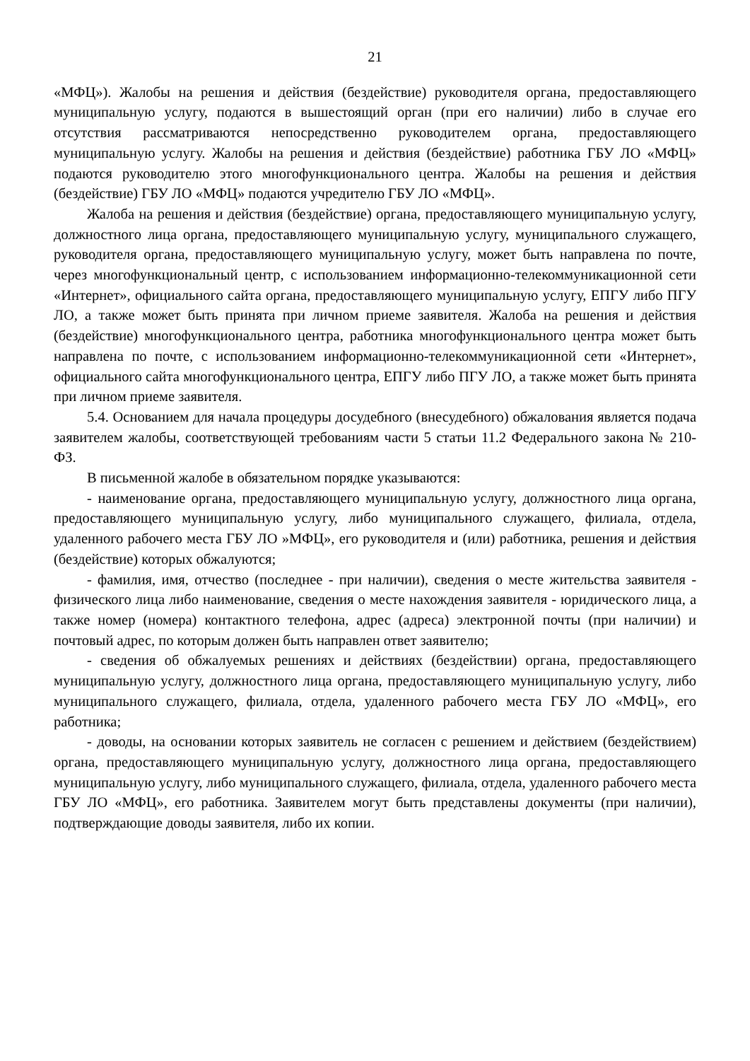21
«МФЦ»). Жалобы на решения и действия (бездействие) руководителя органа, предоставляющего муниципальную услугу, подаются в вышестоящий орган (при его наличии) либо в случае его отсутствия рассматриваются непосредственно руководителем органа, предоставляющего муниципальную услугу. Жалобы на решения и действия (бездействие) работника ГБУ ЛО «МФЦ» подаются руководителю этого многофункционального центра. Жалобы на решения и действия (бездействие) ГБУ ЛО «МФЦ» подаются учредителю ГБУ ЛО «МФЦ».
Жалоба на решения и действия (бездействие) органа, предоставляющего муниципальную услугу, должностного лица органа, предоставляющего муниципальную услугу, муниципального служащего, руководителя органа, предоставляющего муниципальную услугу, может быть направлена по почте, через многофункциональный центр, с использованием информационно-телекоммуникационной сети «Интернет», официального сайта органа, предоставляющего муниципальную услугу, ЕПГУ либо ПГУ ЛО, а также может быть принята при личном приеме заявителя. Жалоба на решения и действия (бездействие) многофункционального центра, работника многофункционального центра может быть направлена по почте, с использованием информационно-телекоммуникационной сети «Интернет», официального сайта многофункционального центра, ЕПГУ либо ПГУ ЛО, а также может быть принята при личном приеме заявителя.
5.4. Основанием для начала процедуры досудебного (внесудебного) обжалования является подача заявителем жалобы, соответствующей требованиям части 5 статьи 11.2 Федерального закона № 210-ФЗ.
В письменной жалобе в обязательном порядке указываются:
- наименование органа, предоставляющего муниципальную услугу, должностного лица органа, предоставляющего муниципальную услугу, либо муниципального служащего, филиала, отдела, удаленного рабочего места ГБУ ЛО »МФЦ», его руководителя и (или) работника, решения и действия (бездействие) которых обжалуются;
- фамилия, имя, отчество (последнее - при наличии), сведения о месте жительства заявителя - физического лица либо наименование, сведения о месте нахождения заявителя - юридического лица, а также номер (номера) контактного телефона, адрес (адреса) электронной почты (при наличии) и почтовый адрес, по которым должен быть направлен ответ заявителю;
- сведения об обжалуемых решениях и действиях (бездействии) органа, предоставляющего муниципальную услугу, должностного лица органа, предоставляющего муниципальную услугу, либо муниципального служащего, филиала, отдела, удаленного рабочего места ГБУ ЛО «МФЦ», его работника;
- доводы, на основании которых заявитель не согласен с решением и действием (бездействием) органа, предоставляющего муниципальную услугу, должностного лица органа, предоставляющего муниципальную услугу, либо муниципального служащего, филиала, отдела, удаленного рабочего места ГБУ ЛО «МФЦ», его работника. Заявителем могут быть представлены документы (при наличии), подтверждающие доводы заявителя, либо их копии.